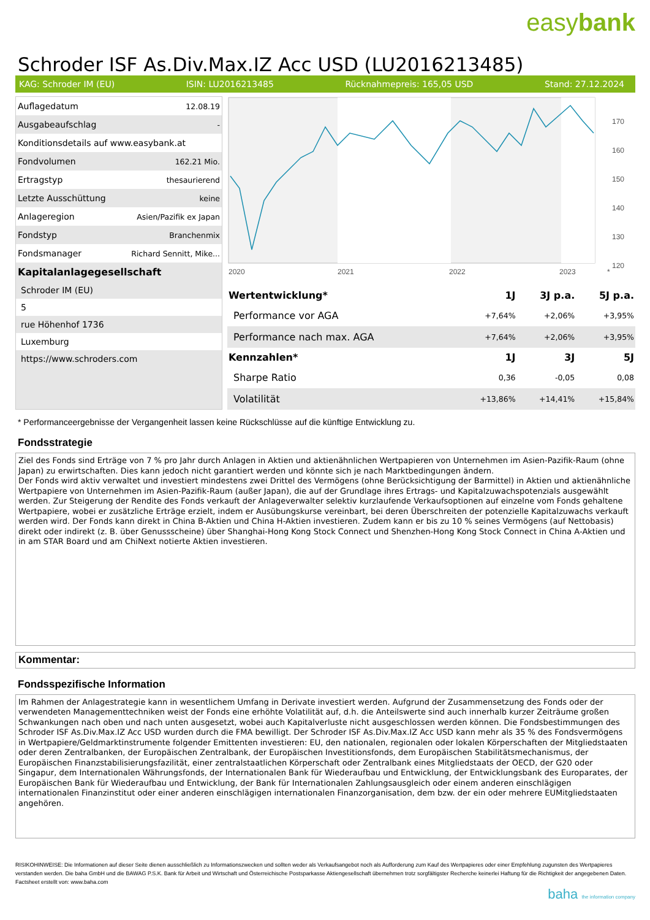easybank
Schroder ISF As.Div.Max.IZ Acc USD (LU2016213485)
KAG: Schroder IM (EU) ISIN: LU2016213485 Rücknahmepreis: 165,05 USD Stand: 27.12.2024
| Auflagedatum | 12.08.19 |
| Ausgabeaufschlag | - |
| Konditionsdetails auf www.easybank.at | |
| Fondvolumen | 162.21 Mio. |
| Ertragstyp | thesaurierend |
| Letzte Ausschüttung | keine |
| Anlageregion | Asien/Pazifik ex Japan |
| Fondstyp | Branchenmix |
| Fondsmanager | Richard Sennitt, Mike... |
Kapitalanlagegesellschaft
Schroder IM (EU)
5
rue Höhenhof 1736
Luxemburg
https://www.schroders.com
170
160
150
140
130
120
2020
2021
2022
2023
*
| Wertentwicklung* | 1J | 3J p.a. | 5J p.a. |
| --- | --- | --- | --- |
| Performance vor AGA | +7,64% | +2,06% | +3,95% |
| Performance nach max. AGA | +7,64% | +2,06% | +3,95% |
| Kennzahlen* | 1J | 3J | 5J |
| Sharpe Ratio | 0,36 | -0,05 | 0,08 |
| Volatilität | +13,86% | +14,41% | +15,84% |
* Performanceergebnisse der Vergangenheit lassen keine Rückschlüsse auf die künftige Entwicklung zu.
Fondsstrategie
Ziel des Fonds sind Erträge von 7 % pro Jahr durch Anlagen in Aktien und aktienähnlichen Wertpapieren von Unternehmen im Asien-Pazifik-Raum (ohne Japan) zu erwirtschaften. Dies kann jedoch nicht garantiert werden und könnte sich je nach Marktbedingungen ändern.
Der Fonds wird aktiv verwaltet und investiert mindestens zwei Drittel des Vermögens (ohne Berücksichtigung der Barmittel) in Aktien und aktienähnliche Wertpapiere von Unternehmen im Asien-Pazifik-Raum (außer Japan), die auf der Grundlage ihres Ertrags- und Kapitalzuwachspotenzials ausgewählt werden. Zur Steigerung der Rendite des Fonds verkauft der Anlageverwalter selektiv kurzlaufende Verkaufsoptionen auf einzelne vom Fonds gehaltene Wertpapiere, wobei er zusätzliche Erträge erzielt, indem er Ausübungskurse vereinbart, bei deren Überschreiten der potenzielle Kapitalzuwachs verkauft werden wird. Der Fonds kann direkt in China B-Aktien und China H-Aktien investieren. Zudem kann er bis zu 10 % seines Vermögens (auf Nettobasis) direkt oder indirekt (z. B. über Genussscheine) über Shanghai-Hong Kong Stock Connect und Shenzhen-Hong Kong Stock Connect in China A-Aktien und in am STAR Board und am ChiNext notierte Aktien investieren.
Kommentar:
Fondsspezifische Information
Im Rahmen der Anlagestrategie kann in wesentlichem Umfang in Derivate investiert werden. Aufgrund der Zusammensetzung des Fonds oder der verwendeten Managementtechniken weist der Fonds eine erhöhte Volatilität auf, d.h. die Anteilswerte sind auch innerhalb kurzer Zeiträume großen Schwankungen nach oben und nach unten ausgesetzt, wobei auch Kapitalverluste nicht ausgeschlossen werden können. Die Fondsbestimmungen des Schroder ISF As.Div.Max.IZ Acc USD wurden durch die FMA bewilligt. Der Schroder ISF As.Div.Max.IZ Acc USD kann mehr als 35 % des Fondsvermögens in Wertpapiere/Geldmarktinstrumente folgender Emittenten investieren: EU, den nationalen, regionalen oder lokalen Körperschaften der Mitgliedstaaten oder deren Zentralbanken, der Europäischen Zentralbank, der Europäischen Investitionsfonds, dem Europäischen Stabilitätsmechanismus, der Europäischen Finanzstabilisierungsfazilität, einer zentralstaatlichen Körperschaft oder Zentralbank eines Mitgliedstaats der OECD, der G20 oder Singapur, dem Internationalen Währungsfonds, der Internationalen Bank für Wiederaufbau und Entwicklung, der Entwicklungsbank des Europarates, der Europäischen Bank für Wiederaufbau und Entwicklung, der Bank für Internationalen Zahlungsausgleich oder einem anderen einschlägigen internationalen Finanzinstitut oder einer anderen einschlägigen internationalen Finanzorganisation, dem bzw. der ein oder mehrere EUMitgliedstaaten angehören.
RISIKOHINWEISE: Die Informationen auf dieser Seite dienen ausschließlich zu Informationszwecken und sollten weder als Verkaufsangebot noch als Aufforderung zum Kauf des Wertpapieres oder einer Empfehlung zugunsten des Wertpapieres verstanden werden. Die baha GmbH und die BAWAG P.S.K. Bank für Arbeit und Wirtschaft und Österreichische Postsparkasse Aktiengesellschaft übernehmen trotz sorgfältigster Recherche keinerlei Haftung für die Richtigkeit der angegebenen Daten.
Factsheet erstellt von: www.baha.com
baha the information company